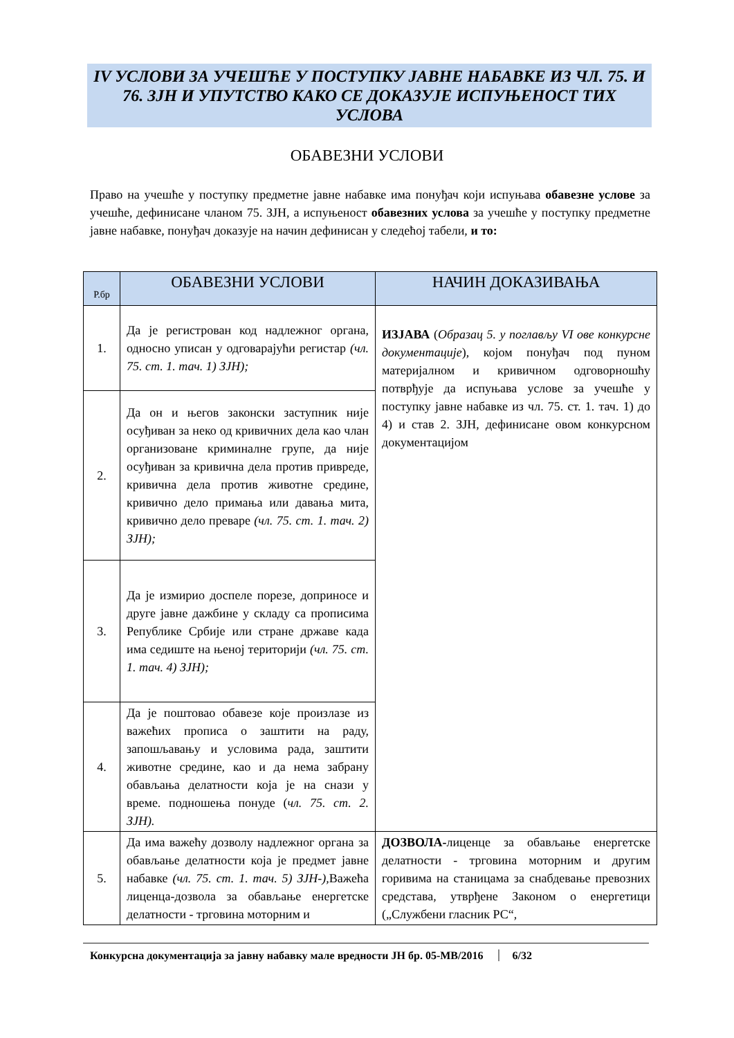IV УСЛОВИ ЗА УЧЕШЋЕ У ПОСТУПКУ ЈАВНЕ НАБАВКЕ ИЗ ЧЛ. 75. И 76. ЗЈН И УПУТСТВО КАКО СЕ ДОКАЗУЈЕ ИСПУЊЕНОСТ ТИХ УСЛОВА
ОБАВЕЗНИ УСЛОВИ
Право на учешће у поступку предметне јавне набавке има понуђач који испуњава обавезне услове за учешће, дефинисане чланом 75. ЗЈН, а испуњеност обавезних услова за учешће у поступку предметне јавне набавке, понуђач доказује на начин дефинисан у следећој табели, и то:
| Р.бр | ОБАВЕЗНИ УСЛОВИ | НАЧИН ДОКАЗИВАЊА |
| --- | --- | --- |
| 1. | Да је регистрован код надлежног органа, односно уписан у одговарајући регистар (чл. 75. ст. 1. тач. 1) ЗЈН); | ИЗЈАВА ( Образац 5. у поглављу VI ове конкурсне документације ), којом понуђач под пуном материјалном и кривичном одговорношћу потврђује да испуњава услове за учешће у поступку јавне набавке из чл. 75. ст. 1. тач. 1) до 4) и став 2. ЗЈН, дефинисане овом конкурсном документацијом |
| 2. | Да он и његов законски заступник није осуђиван за неко од кривичних дела као члан организоване криминалне групе, да није осуђиван за кривична дела против привреде, кривична дела против животне средине, кривично дело примања или давања мита, кривично дело преваре (чл. 75. ст. 1. тач. 2) ЗЈН); | |
| 3. | Да је измирио доспеле порезе, доприносе и друге јавне дажбине у складу са прописима Републике Србије или стране државе када има седиште на њеној територији (чл. 75. ст. 1. тач. 4) ЗЈН); | |
| 4. | Да је поштовао обавезе које произлазе из важећих прописа о заштити на раду, запошљавању и условима рада, заштити животне средине, као и да нема забрану обављања делатности која је на снази у време. подношења понуде ( чл. 75. ст. 2. ЗЈН). | |
| 5. | Да има важећу дозволу надлежног органа за обављање делатности која је предмет јавне набавке (чл. 75. ст. 1. тач. 5) ЗЈН-), Важећа лиценца-дозвола за обављање енергетске делатности - трговина моторним и | ДОЗВОЛА- лиценце за обављање енергетске делатности - трговина моторним и другим горивима на станицама за снабдевање превозних средстава, утврђене Законом о енергетици („Службени гласник РС“, |
Конкурсна документација за јавну набавку мале вредности ЈН бр. 05-МВ/2016 6/32